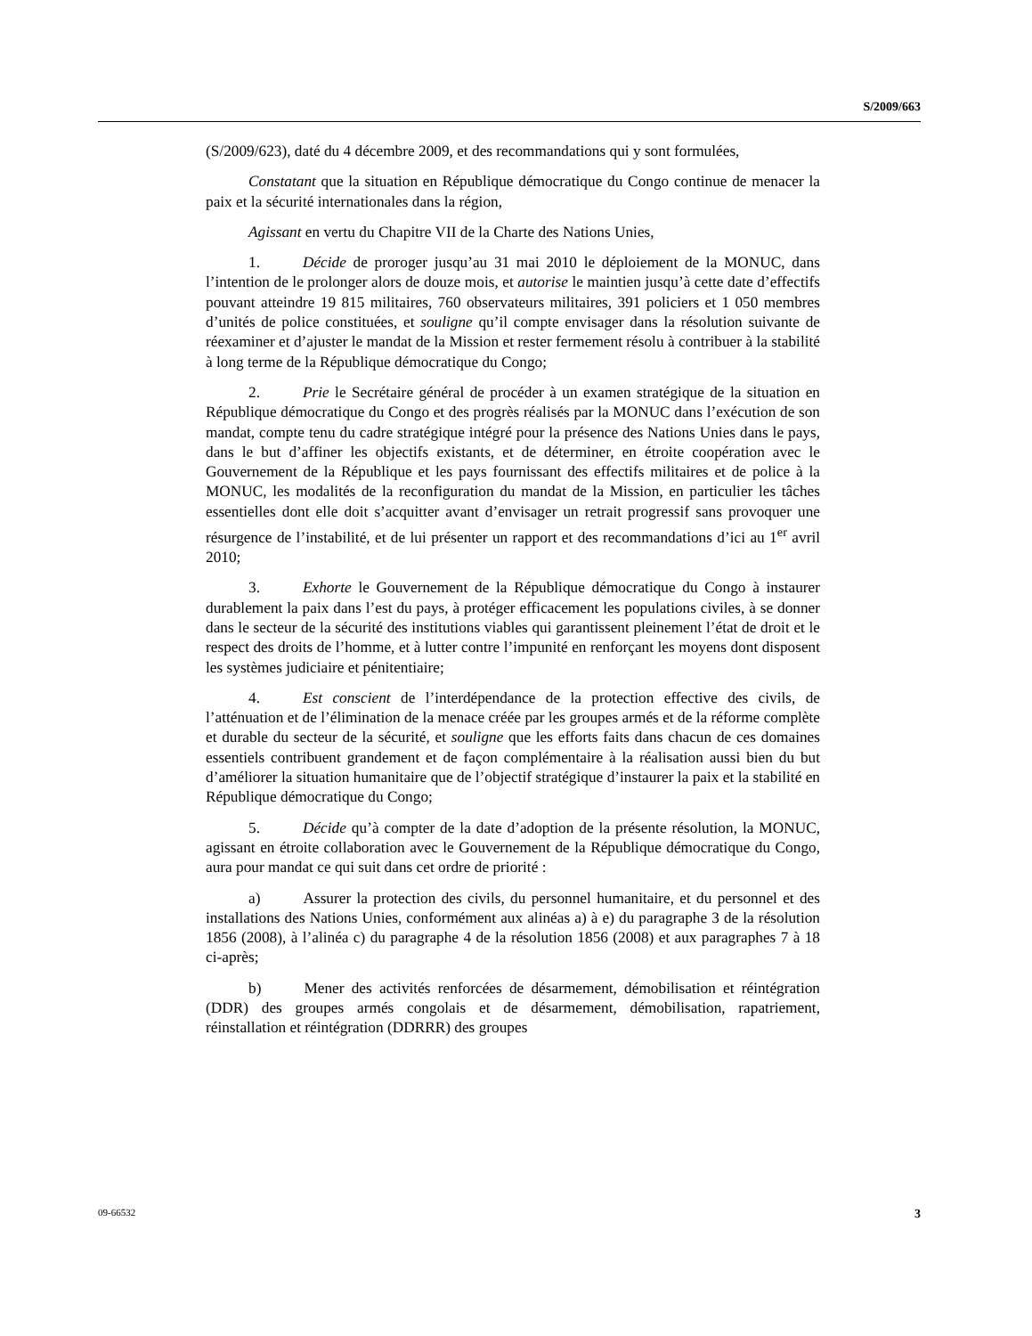S/2009/663
(S/2009/623), daté du 4 décembre 2009, et des recommandations qui y sont formulées,
Constatant que la situation en République démocratique du Congo continue de menacer la paix et la sécurité internationales dans la région,
Agissant en vertu du Chapitre VII de la Charte des Nations Unies,
1. Décide de proroger jusqu’au 31 mai 2010 le déploiement de la MONUC, dans l’intention de le prolonger alors de douze mois, et autorise le maintien jusqu’à cette date d’effectifs pouvant atteindre 19 815 militaires, 760 observateurs militaires, 391 policiers et 1 050 membres d’unités de police constituées, et souligne qu’il compte envisager dans la résolution suivante de réexaminer et d’ajuster le mandat de la Mission et rester fermement résolu à contribuer à la stabilité à long terme de la République démocratique du Congo;
2. Prie le Secrétaire général de procéder à un examen stratégique de la situation en République démocratique du Congo et des progrès réalisés par la MONUC dans l’exécution de son mandat, compte tenu du cadre stratégique intégré pour la présence des Nations Unies dans le pays, dans le but d’affiner les objectifs existants, et de déterminer, en étroite coopération avec le Gouvernement de la République et les pays fournissant des effectifs militaires et de police à la MONUC, les modalités de la reconfiguration du mandat de la Mission, en particulier les tâches essentielles dont elle doit s’acquitter avant d’envisager un retrait progressif sans provoquer une résurgence de l’instabilité, et de lui présenter un rapport et des recommandations d’ici au 1<sup>er</sup> avril 2010;
3. Exhorte le Gouvernement de la République démocratique du Congo à instaurer durablement la paix dans l’est du pays, à protéger efficacement les populations civiles, à se donner dans le secteur de la sécurité des institutions viables qui garantissent pleinement l’état de droit et le respect des droits de l’homme, et à lutter contre l’impunité en renforçant les moyens dont disposent les systèmes judiciaire et pénitentiaire;
4. Est conscient de l’interdépendance de la protection effective des civils, de l’atténuation et de l’élimination de la menace créée par les groupes armés et de la réforme complète et durable du secteur de la sécurité, et souligne que les efforts faits dans chacun de ces domaines essentiels contribuent grandement et de façon complémentaire à la réalisation aussi bien du but d’améliorer la situation humanitaire que de l’objectif stratégique d’instaurer la paix et la stabilité en République démocratique du Congo;
5. Décide qu’à compter de la date d’adoption de la présente résolution, la MONUC, agissant en étroite collaboration avec le Gouvernement de la République démocratique du Congo, aura pour mandat ce qui suit dans cet ordre de priorité :
a) Assurer la protection des civils, du personnel humanitaire, et du personnel et des installations des Nations Unies, conformément aux alinéas a) à e) du paragraphe 3 de la résolution 1856 (2008), à l’alinéa c) du paragraphe 4 de la résolution 1856 (2008) et aux paragraphes 7 à 18 ci-après;
b) Mener des activités renforcées de désarmement, démobilisation et réintégration (DDR) des groupes armés congolais et de désarmement, démobilisation, rapatriement, réinstallation et réintégration (DDRRR) des groupes
09-66532 3